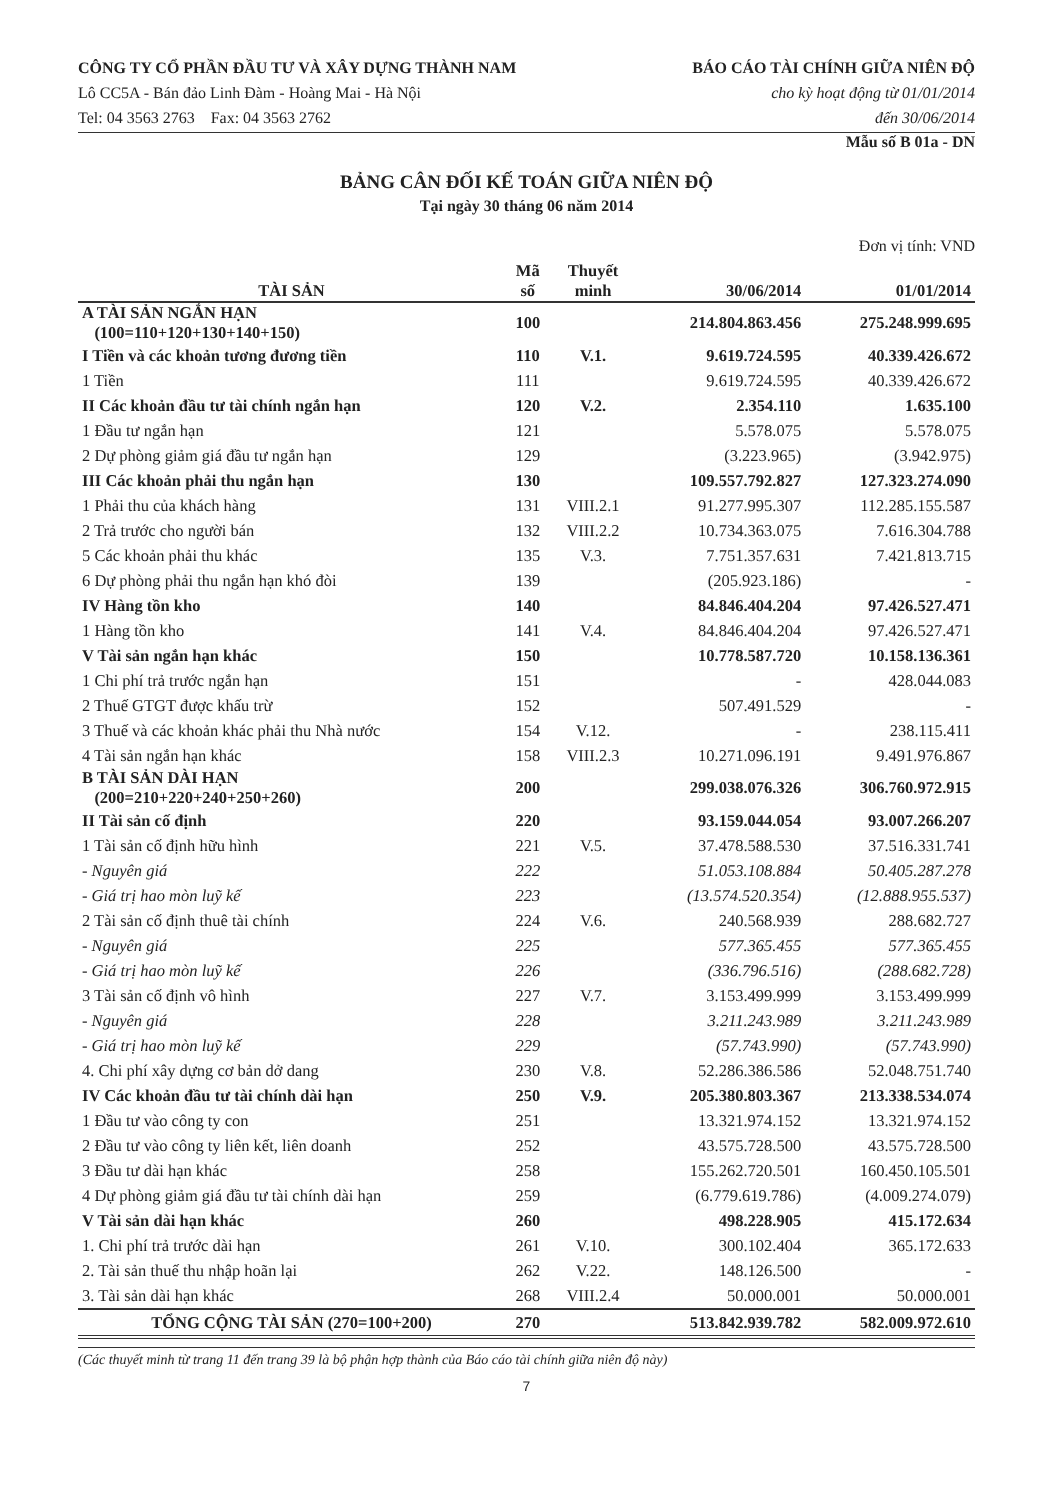CÔNG TY CỔ PHẦN ĐẦU TƯ VÀ XÂY DỰNG THÀNH NAM
Lô CC5A - Bán đảo Linh Đàm - Hoàng Mai - Hà Nội
Tel: 04 3563 2763 Fax: 04 3563 2762
BÁO CÁO TÀI CHÍNH GIỮA NIÊN ĐỘ
cho kỳ hoạt động từ 01/01/2014
đến 30/06/2014
Mẫu số B 01a - DN
BẢNG CÂN ĐỐI KẾ TOÁN GIỮA NIÊN ĐỘ
Tại ngày 30 tháng 06 năm 2014
Đơn vị tính: VND
| TÀI SẢN | Mã số | Thuyết minh | 30/06/2014 | 01/01/2014 |
| --- | --- | --- | --- | --- |
| A TÀI SẢN NGẮN HẠN (100=110+120+130+140+150) | 100 | | 214.804.863.456 | 275.248.999.695 |
| I Tiền và các khoản tương đương tiền | 110 | V.1. | 9.619.724.595 | 40.339.426.672 |
| 1 Tiền | 111 | | 9.619.724.595 | 40.339.426.672 |
| II Các khoản đầu tư tài chính ngắn hạn | 120 | V.2. | 2.354.110 | 1.635.100 |
| 1 Đầu tư ngắn hạn | 121 | | 5.578.075 | 5.578.075 |
| 2 Dự phòng giảm giá đầu tư ngắn hạn | 129 | | (3.223.965) | (3.942.975) |
| III Các khoản phải thu ngắn hạn | 130 | | 109.557.792.827 | 127.323.274.090 |
| 1 Phải thu của khách hàng | 131 | VIII.2.1 | 91.277.995.307 | 112.285.155.587 |
| 2 Trả trước cho người bán | 132 | VIII.2.2 | 10.734.363.075 | 7.616.304.788 |
| 5 Các khoản phải thu khác | 135 | V.3. | 7.751.357.631 | 7.421.813.715 |
| 6 Dự phòng phải thu ngắn hạn khó đòi | 139 | | (205.923.186) | - |
| IV Hàng tồn kho | 140 | | 84.846.404.204 | 97.426.527.471 |
| 1 Hàng tồn kho | 141 | V.4. | 84.846.404.204 | 97.426.527.471 |
| V Tài sản ngắn hạn khác | 150 | | 10.778.587.720 | 10.158.136.361 |
| 1 Chi phí trả trước ngắn hạn | 151 | | - | 428.044.083 |
| 2 Thuế GTGT được khấu trừ | 152 | | 507.491.529 | - |
| 3 Thuế và các khoản khác phải thu Nhà nước | 154 | V.12. | - | 238.115.411 |
| 4 Tài sản ngắn hạn khác | 158 | VIII.2.3 | 10.271.096.191 | 9.491.976.867 |
| B TÀI SẢN DÀI HẠN (200=210+220+240+250+260) | 200 | | 299.038.076.326 | 306.760.972.915 |
| II Tài sản cố định | 220 | | 93.159.044.054 | 93.007.266.207 |
| 1 Tài sản cố định hữu hình | 221 | V.5. | 37.478.588.530 | 37.516.331.741 |
| - Nguyên giá | 222 | | 51.053.108.884 | 50.405.287.278 |
| - Giá trị hao mòn luỹ kế | 223 | | (13.574.520.354) | (12.888.955.537) |
| 2 Tài sản cố định thuê tài chính | 224 | V.6. | 240.568.939 | 288.682.727 |
| - Nguyên giá | 225 | | 577.365.455 | 577.365.455 |
| - Giá trị hao mòn luỹ kế | 226 | | (336.796.516) | (288.682.728) |
| 3 Tài sản cố định vô hình | 227 | V.7. | 3.153.499.999 | 3.153.499.999 |
| - Nguyên giá | 228 | | 3.211.243.989 | 3.211.243.989 |
| - Giá trị hao mòn luỹ kế | 229 | | (57.743.990) | (57.743.990) |
| 4. Chi phí xây dựng cơ bản dở dang | 230 | V.8. | 52.286.386.586 | 52.048.751.740 |
| IV Các khoản đầu tư tài chính dài hạn | 250 | V.9. | 205.380.803.367 | 213.338.534.074 |
| 1 Đầu tư vào công ty con | 251 | | 13.321.974.152 | 13.321.974.152 |
| 2 Đầu tư vào công ty liên kết, liên doanh | 252 | | 43.575.728.500 | 43.575.728.500 |
| 3 Đầu tư dài hạn khác | 258 | | 155.262.720.501 | 160.450.105.501 |
| 4 Dự phòng giảm giá đầu tư tài chính dài hạn | 259 | | (6.779.619.786) | (4.009.274.079) |
| V Tài sản dài hạn khác | 260 | | 498.228.905 | 415.172.634 |
| 1. Chi phí trả trước dài hạn | 261 | V.10. | 300.102.404 | 365.172.633 |
| 2. Tài sản thuế thu nhập hoãn lại | 262 | V.22. | 148.126.500 | - |
| 3. Tài sản dài hạn khác | 268 | VIII.2.4 | 50.000.001 | 50.000.001 |
| TỔNG CỘNG TÀI SẢN (270=100+200) | 270 | | 513.842.939.782 | 582.009.972.610 |
(Các thuyết minh từ trang 11 đến trang 39 là bộ phận hợp thành của Báo cáo tài chính giữa niên độ này)
7